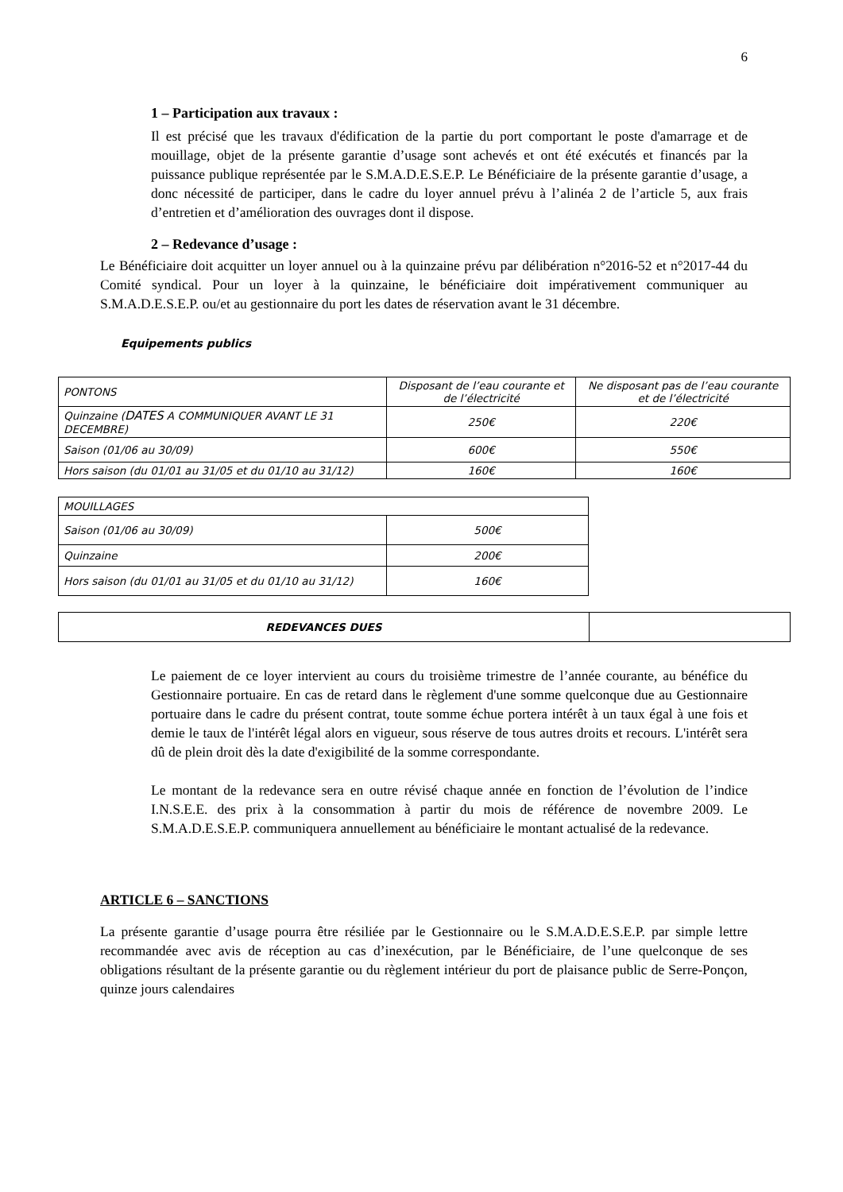6
1 – Participation aux travaux :
Il est précisé que les travaux d'édification de la partie du port comportant le poste d'amarrage et de mouillage, objet de la présente garantie d’usage sont achevés et ont été exécutés et financés par la puissance publique représentée par le S.M.A.D.E.S.E.P. Le Bénéficiaire de la présente garantie d’usage, a donc nécessité de participer, dans le cadre du loyer annuel prévu à l’alinéa 2 de l’article 5, aux frais d’entretien et d’amélioration des ouvrages dont il dispose.
2 – Redevance d’usage :
Le Bénéficiaire doit acquitter un loyer annuel ou à la quinzaine prévu par délibération n°2016-52 et n°2017-44 du Comité syndical. Pour un loyer à la quinzaine, le bénéficiaire doit impérativement communiquer au S.M.A.D.E.S.E.P. ou/et au gestionnaire du port les dates de réservation avant le 31 décembre.
Equipements publics
| PONTONS | Disposant de l’eau courante et de l’électricité | Ne disposant pas de l’eau courante et de l’électricité |
| Quinzaine ( DATES A COMMUNIQUER AVANT LE 31 DECEMBRE) | 250€ | 220€ |
| Saison (01/06 au 30/09) | 600€ | 550€ |
| Hors saison (du 01/01 au 31/05 et du 01/10 au 31/12) | 160€ | 160€ |
| MOUILLAGES | |
| Saison (01/06 au 30/09) | 500€ |
| Quinzaine | 200€ |
| Hors saison (du 01/01 au 31/05 et du 01/10 au 31/12) | 160€ |
| REDEVANCES DUES | |
Le paiement de ce loyer intervient au cours du troisième trimestre de l’année courante, au bénéfice du Gestionnaire portuaire. En cas de retard dans le règlement d'une somme quelconque due au Gestionnaire portuaire dans le cadre du présent contrat, toute somme échue portera intérêt à un taux égal à une fois et demie le taux de l'intérêt légal alors en vigueur, sous réserve de tous autres droits et recours. L'intérêt sera dû de plein droit dès la date d'exigibilité de la somme correspondante.
Le montant de la redevance sera en outre révisé chaque année en fonction de l’évolution de l’indice I.N.S.E.E. des prix à la consommation à partir du mois de référence de novembre 2009. Le S.M.A.D.E.S.E.P. communiquera annuellement au bénéficiaire le montant actualisé de la redevance.
ARTICLE 6 – SANCTIONS
La présente garantie d’usage pourra être résiliée par le Gestionnaire ou le S.M.A.D.E.S.E.P. par simple lettre recommandée avec avis de réception au cas d’inexécution, par le Bénéficiaire, de l’une quelconque de ses obligations résultant de la présente garantie ou du règlement intérieur du port de plaisance public de Serre-Ponçon, quinze jours calendaires